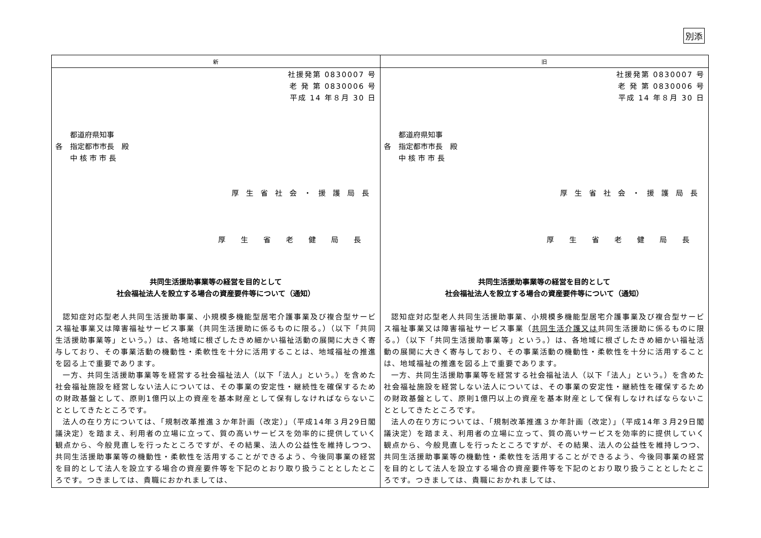別添
| 新 | 旧 |
| --- | --- |
| 社援発第 0830007 号 老 発 第 0830006 号 平成 14 年８月 30 日 都道府県知事 各 指定都市市長 殿 中 核 市 市 長 厚生省社会・援護局長 厚生省老健局長 共同生活援助事業等の経営を目的として 社会福祉法人を設立する場合の資産要件等について（通知） 認知症対応型老人共同生活援助事業、小規模多機能型居宅介護事業及び複合型サービス福祉事業又は障害福祉サービス事業（共同生活援助に係るものに限る。）（以下「共同生活援助事業等」という。）は、各地域に根ざしたきめ細かい福祉活動の展開に大きく寄与しており、その事業活動の機動性・柔軟性を十分に活用することは、地域福祉の推進を図る上で重要であります。 一方、共同生活援助事業等を経営する社会福祉法人（以下「法人」という。）を含めた社会福祉施設を経営しない法人については、その事業の安定性・継続性を確保するための財政基盤として、原則1億円以上の資産を基本財産として保有しなければならないこととしてきたところです。 法人の在り方については、「規制改革推進３か年計画（改定）」（平成14年３月29日閣議決定）を踏まえ、利用者の立場に立って、質の高いサービスを効率的に提供していく観点から、今般見直しを行ったところですが、その結果、法人の公益性を維持しつつ、共同生活援助事業等の機動性・柔軟性を活用することができるよう、今後同事業の経営を目的として法人を設立する場合の資産要件等を下記のとおり取り扱うこととしたところです。つきましては、貴職におかれましては、 | 社援発第 0830007 号 老 発 第 0830006 号 平成 14 年８月 30 日 都道府県知事 各 指定都市市長 殿 中 核 市 市 長 厚生省社会・援護局長 厚生省老健局長 共同生活援助事業等の経営を目的として 社会福祉法人を設立する場合の資産要件等について（通知） 認知症対応型老人共同生活援助事業、小規模多機能型居宅介護事業及び複合型サービス福祉事業又は障害福祉サービス事業（ 共同生活介護又は 共同生活援助に係るものに限る。）（以下「共同生活援助事業等」という。）は、各地域に根ざしたきめ細かい福祉活動の展開に大きく寄与しており、その事業活動の機動性・柔軟性を十分に活用することは、地域福祉の推進を図る上で重要であります。 一方、共同生活援助事業等を経営する社会福祉法人（以下「法人」という。）を含めた社会福祉施設を経営しない法人については、その事業の安定性・継続性を確保するための財政基盤として、原則1億円以上の資産を基本財産として保有しなければならないこととしてきたところです。 法人の在り方については、「規制改革推進３か年計画（改定）」（平成14年３月29日閣議決定）を踏まえ、利用者の立場に立って、質の高いサービスを効率的に提供していく観点から、今般見直しを行ったところですが、その結果、法人の公益性を維持しつつ、共同生活援助事業等の機動性・柔軟性を活用することができるよう、今後同事業の経営を目的として法人を設立する場合の資産要件等を下記のとおり取り扱うこととしたところです。つきましては、貴職におかれましては、 |